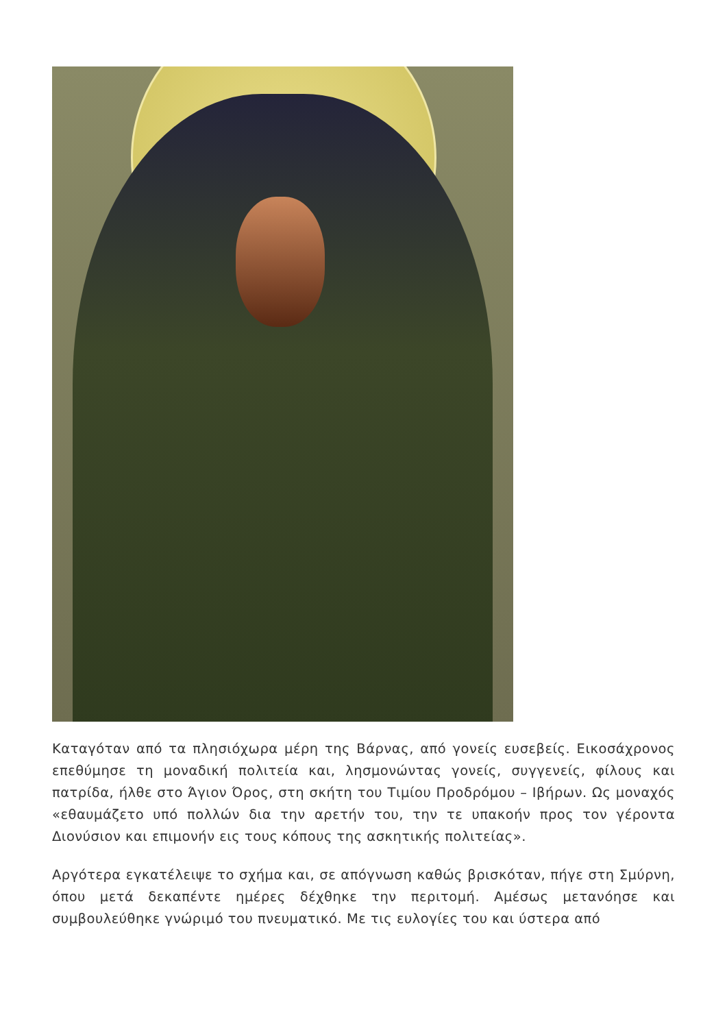Καταγόταν από τα πλησιόχωρα μέρη της Βάρνας, από γονείς ευσεβείς. Εικοσάχρονος επεθύμησε τη μοναδική πολιτεία και, λησμονώντας γονείς, συγγενείς, φίλους και πατρίδα, ήλθε στο Άγιον Όρος, στη σκήτη του Τιμίου Προδρόμου – Ιβήρων. Ως μοναχός «εθαυμάζετο υπό πολλών δια την αρετήν του, την τε υπακοήν προς τον γέροντα Διονύσιον και επιμονήν εις τους κόπους της ασκητικής πολιτείας».
Αργότερα εγκατέλειψε το σχήμα και, σε απόγνωση καθώς βρισκόταν, πήγε στη Σμύρνη, όπου μετά δεκαπέντε ημέρες δέχθηκε την περιτομή. Αμέσως μετανόησε και συμβουλεύθηκε γνώριμό του πνευματικό. Με τις ευλογίες του και ύστερα από